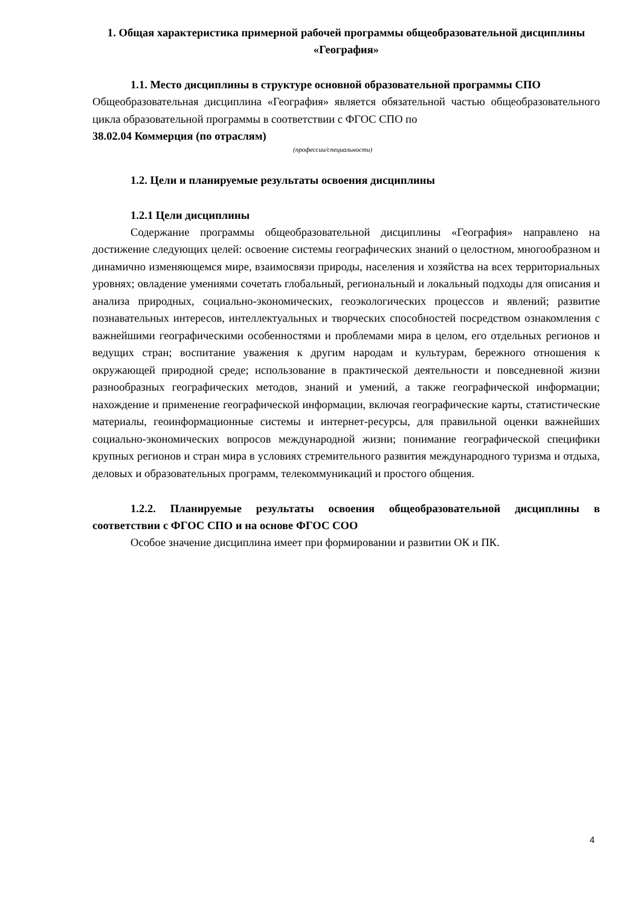1. Общая характеристика примерной рабочей программы общеобразовательной дисциплины «География»
1.1. Место дисциплины в структуре основной образовательной программы СПО
Общеобразовательная дисциплина «География» является обязательной частью общеобразовательного цикла образовательной программы в соответствии с ФГОС СПО по
38.02.04 Коммерция (по отраслям)
(профессии/специальности)
1.2. Цели и планируемые результаты освоения дисциплины
1.2.1 Цели дисциплины
Содержание программы общеобразовательной дисциплины «География» направлено на достижение следующих целей: освоение системы географических знаний о целостном, многообразном и динамично изменяющемся мире, взаимосвязи природы, населения и хозяйства на всех территориальных уровнях; овладение умениями сочетать глобальный, региональный и локальный подходы для описания и анализа природных, социально-экономических, геоэкологических процессов и явлений; развитие познавательных интересов, интеллектуальных и творческих способностей посредством ознакомления с важнейшими географическими особенностями и проблемами мира в целом, его отдельных регионов и ведущих стран; воспитание уважения к другим народам и культурам, бережного отношения к окружающей природной среде; использование в практической деятельности и повседневной жизни разнообразных географических методов, знаний и умений, а также географической информации; нахождение и применение географической информации, включая географические карты, статистические материалы, геоинформационные системы и интернет-ресурсы, для правильной оценки важнейших социально-экономических вопросов международной жизни; понимание географической специфики крупных регионов и стран мира в условиях стремительного развития международного туризма и отдыха, деловых и образовательных программ, телекоммуникаций и простого общения.
1.2.2. Планируемые результаты освоения общеобразовательной дисциплины в соответствии с ФГОС СПО и на основе ФГОС СОО
Особое значение дисциплина имеет при формировании и развитии ОК и ПК.
4